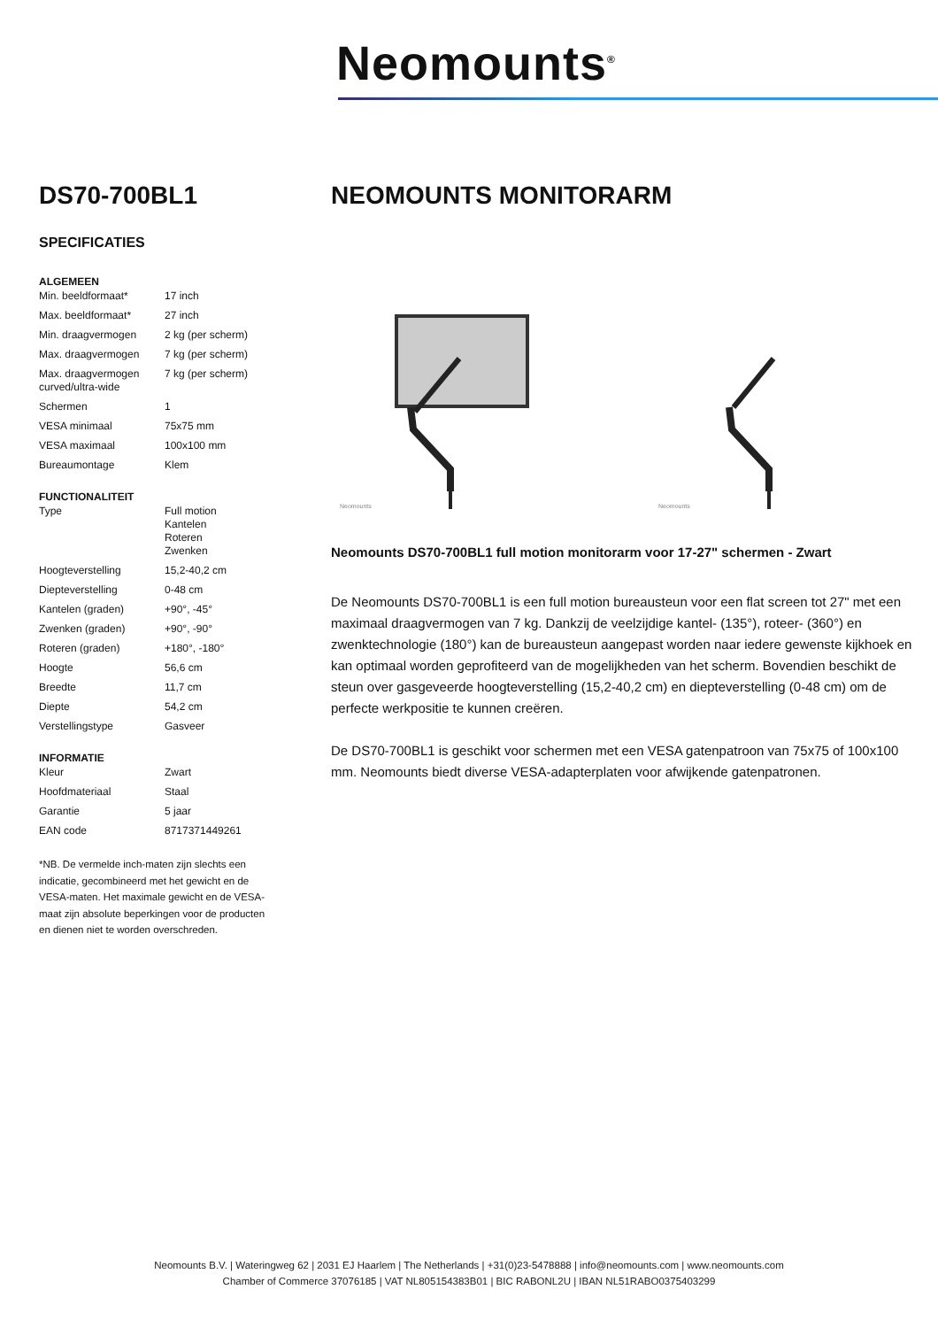Neomounts<sup>®</sup>
DS70-700BL1
SPECIFICATIES
ALGEMEEN
| Min. beeldformaat* | 17 inch |
| Max. beeldformaat* | 27 inch |
| Min. draagvermogen | 2 kg (per scherm) |
| Max. draagvermogen | 7 kg (per scherm) |
| Max. draagvermogen curved/ultra-wide | 7 kg (per scherm) |
| Schermen | 1 |
| VESA minimaal | 75x75 mm |
| VESA maximaal | 100x100 mm |
| Bureaumontage | Klem |
FUNCTIONALITEIT
| Type | Full motion Kantelen Roteren Zwenken |
| Hoogteverstelling | 15,2-40,2 cm |
| Diepteverstelling | 0-48 cm |
| Kantelen (graden) | +90°, -45° |
| Zwenken (graden) | +90°, -90° |
| Roteren (graden) | +180°, -180° |
| Hoogte | 56,6 cm |
| Breedte | 11,7 cm |
| Diepte | 54,2 cm |
| Verstellingstype | Gasveer |
INFORMATIE
| Kleur | Zwart |
| Hoofdmateriaal | Staal |
| Garantie | 5 jaar |
| EAN code | 8717371449261 |
*NB. De vermelde inch-maten zijn slechts een indicatie, gecombineerd met het gewicht en de VESA-maten. Het maximale gewicht en de VESA-maat zijn absolute beperkingen voor de producten en dienen niet te worden overschreden.
NEOMOUNTS MONITORARM
Neomounts
Neomounts
Neomounts DS70-700BL1 full motion monitorarm voor 17-27" schermen - Zwart
De Neomounts DS70-700BL1 is een full motion bureausteun voor een flat screen tot 27" met een maximaal draagvermogen van 7 kg. Dankzij de veelzijdige kantel- (135°), roteer- (360°) en zwenktechnologie (180°) kan de bureausteun aangepast worden naar iedere gewenste kijkhoek en kan optimaal worden geprofiteerd van de mogelijkheden van het scherm. Bovendien beschikt de steun over gasgeveerde hoogteverstelling (15,2-40,2 cm) en diepteverstelling (0-48 cm) om de perfecte werkpositie te kunnen creëren.
De DS70-700BL1 is geschikt voor schermen met een VESA gatenpatroon van 75x75 of 100x100 mm. Neomounts biedt diverse VESA-adapterplaten voor afwijkende gatenpatronen.
Neomounts B.V. | Wateringweg 62 | 2031 EJ Haarlem | The Netherlands | +31(0)23-5478888 | info@neomounts.com | www.neomounts.com
Chamber of Commerce 37076185 | VAT NL805154383B01 | BIC RABONL2U | IBAN NL51RABO0375403299